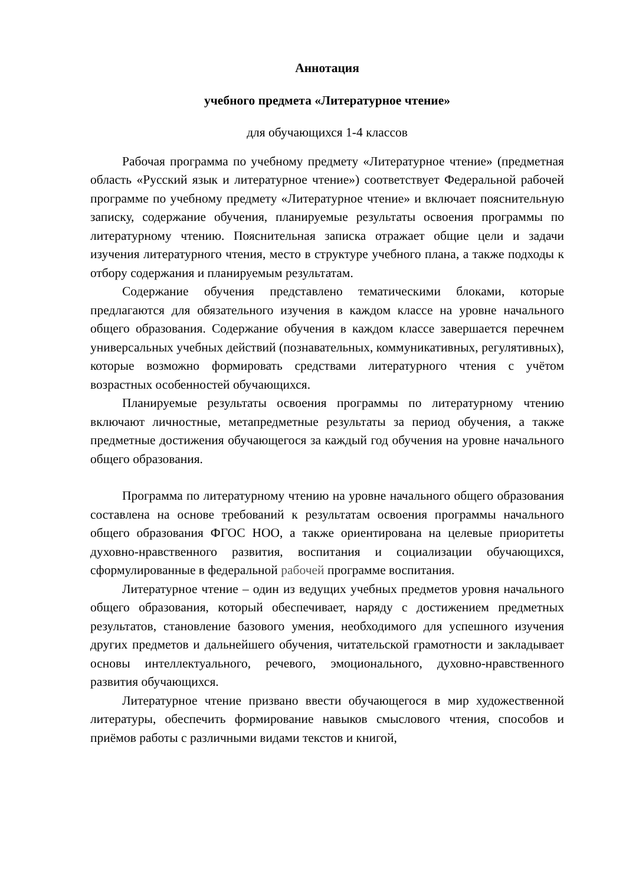Аннотация
учебного предмета «Литературное чтение»
для обучающихся 1-4 классов
Рабочая программа по учебному предмету «Литературное чтение» (предметная область «Русский язык и литературное чтение») соответствует Федеральной рабочей программе по учебному предмету «Литературное чтение» и включает пояснительную записку, содержание обучения, планируемые результаты освоения программы по литературному чтению. Пояснительная записка отражает общие цели и задачи изучения литературного чтения, место в структуре учебного плана, а также подходы к отбору содержания и планируемым результатам.
Содержание обучения представлено тематическими блоками, которые предлагаются для обязательного изучения в каждом классе на уровне начального общего образования. Содержание обучения в каждом классе завершается перечнем универсальных учебных действий (познавательных, коммуникативных, регулятивных), которые возможно формировать средствами литературного чтения с учётом возрастных особенностей обучающихся.
Планируемые результаты освоения программы по литературному чтению включают личностные, метапредметные результаты за период обучения, а также предметные достижения обучающегося за каждый год обучения на уровне начального общего образования.
Программа по литературному чтению на уровне начального общего образования составлена на основе требований к результатам освоения программы начального общего образования ФГОС НОО, а также ориентирована на целевые приоритеты духовно-нравственного развития, воспитания и социализации обучающихся, сформулированные в федеральной рабочей программе воспитания.
Литературное чтение – один из ведущих учебных предметов уровня начального общего образования, который обеспечивает, наряду с достижением предметных результатов, становление базового умения, необходимого для успешного изучения других предметов и дальнейшего обучения, читательской грамотности и закладывает основы интеллектуального, речевого, эмоционального, духовно-нравственного развития обучающихся.
Литературное чтение призвано ввести обучающегося в мир художественной литературы, обеспечить формирование навыков смыслового чтения, способов и приёмов работы с различными видами текстов и книгой,